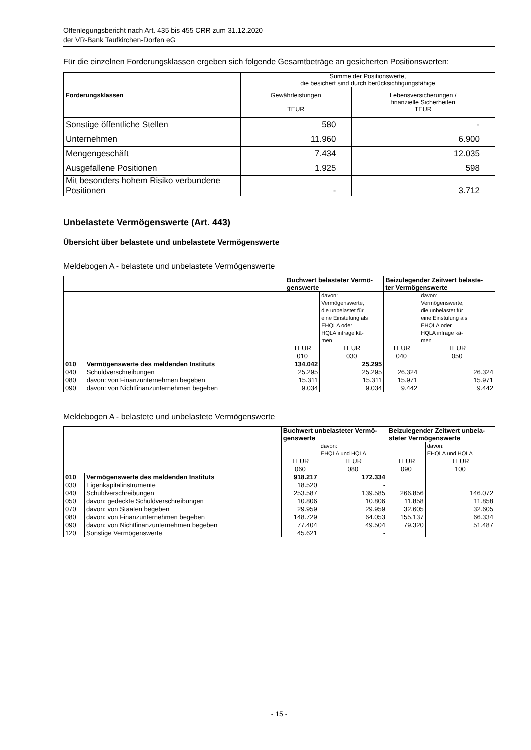Offenlegungsbericht nach Art. 435 bis 455 CRR zum 31.12.2020
der VR-Bank Taufkirchen-Dorfen eG
Für die einzelnen Forderungsklassen ergeben sich folgende Gesamtbeträge an gesicherten Positionswerten:
| Forderungsklassen | Summe der Positionswerte, die besichert sind durch berücksichtigungsfähige | |
| --- | --- | --- |
| | Gewährleistungen TEUR | Lebensversicherungen / finanzielle Sicherheiten TEUR |
| Sonstige öffentliche Stellen | 580 | - |
| Unternehmen | 11.960 | 6.900 |
| Mengengeschäft | 7.434 | 12.035 |
| Ausgefallene Positionen | 1.925 | 598 |
| Mit besonders hohem Risiko verbundene Positionen | - | 3.712 |
Unbelastete Vermögenswerte (Art. 443)
Übersicht über belastete und unbelastete Vermögenswerte
Meldebogen A - belastete und unbelastete Vermögenswerte
| | | Buchwert belasteter Vermö- genswerte | | Beizulegender Zeitwert belaste- ter Vermögenswerte | |
| --- | --- | --- | --- | --- | --- |
| | | TEUR | davon: Vermögenswerte, die unbelastet für eine Einstufung als EHQLA oder HQLA infrage kä- men TEUR | TEUR | davon: Vermögenswerte, die unbelastet für eine Einstufung als EHQLA oder HQLA infrage kä- men TEUR |
| | | 010 | 030 | 040 | 050 |
| 010 | Vermögenswerte des meldenden Instituts | 134.042 | 25.295 | | |
| 040 | Schuldverschreibungen | 25.295 | 25.295 | 26.324 | 26.324 |
| 080 | davon: von Finanzunternehmen begeben | 15.311 | 15.311 | 15.971 | 15.971 |
| 090 | davon: von Nichtfinanzunternehmen begeben | 9.034 | 9.034 | 9.442 | 9.442 |
Meldebogen A - belastete und unbelastete Vermögenswerte
| | | Buchwert unbelasteter Vermö- genswerte | | Beizulegender Zeitwert unbela- steter Vermögenswerte | |
| --- | --- | --- | --- | --- | --- |
| | | TEUR | davon: EHQLA und HQLA TEUR | TEUR | davon: EHQLA und HQLA TEUR |
| | | 060 | 080 | 090 | 100 |
| 010 | Vermögenswerte des meldenden Instituts | 918.217 | 172.334 | | |
| 030 | Eigenkapitalinstrumente | 18.520 | - | | |
| 040 | Schuldverschreibungen | 253.587 | 139.585 | 266.856 | 146.072 |
| 050 | davon: gedeckte Schuldverschreibungen | 10.806 | 10.806 | 11.858 | 11.858 |
| 070 | davon: von Staaten begeben | 29.959 | 29.959 | 32.605 | 32.605 |
| 080 | davon: von Finanzunternehmen begeben | 148.729 | 64.053 | 155.137 | 66.334 |
| 090 | davon: von Nichtfinanzunternehmen begeben | 77.404 | 49.504 | 79.320 | 51.487 |
| 120 | Sonstige Vermögenswerte | 45.621 | - | | |
- 15 -